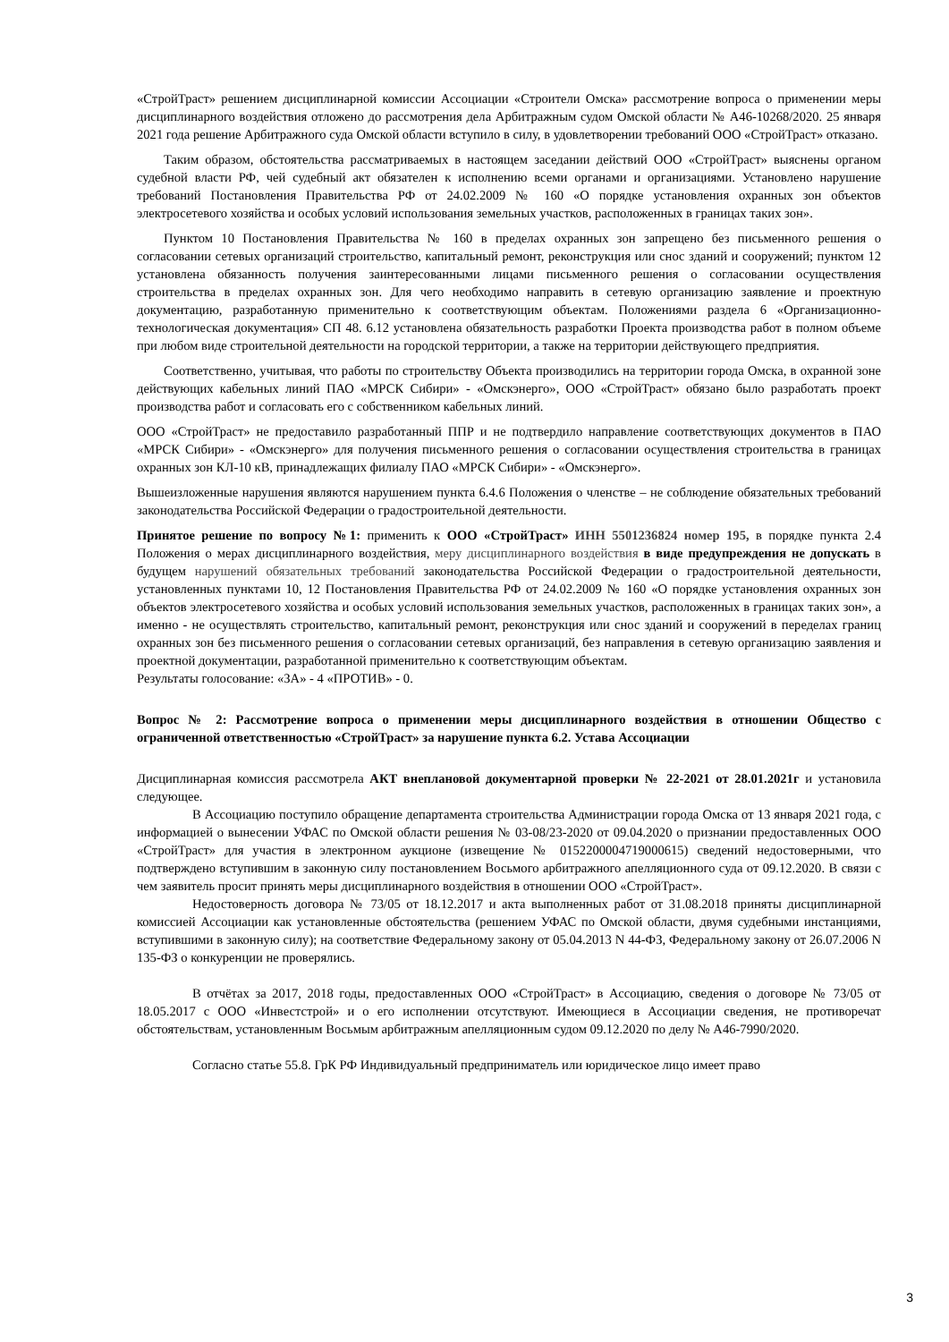«СтройТраст» решением дисциплинарной комиссии Ассоциации «Строители Омска» рассмотрение вопроса о применении меры дисциплинарного воздействия отложено до рассмотрения дела Арбитражным судом Омской области № А46-10268/2020. 25 января 2021 года решение Арбитражного суда Омской области вступило в силу, в удовлетворении требований ООО «СтройТраст» отказано.
Таким образом, обстоятельства рассматриваемых в настоящем заседании действий ООО «СтройТраст» выяснены органом судебной власти РФ, чей судебный акт обязателен к исполнению всеми органами и организациями. Установлено нарушение требований Постановления Правительства РФ от 24.02.2009 № 160 «О порядке установления охранных зон объектов электросетевого хозяйства и особых условий использования земельных участков, расположенных в границах таких зон».
Пунктом 10 Постановления Правительства № 160 в пределах охранных зон запрещено без письменного решения о согласовании сетевых организаций строительство, капитальный ремонт, реконструкция или снос зданий и сооружений; пунктом 12 установлена обязанность получения заинтересованными лицами письменного решения о согласовании осуществления строительства в пределах охранных зон. Для чего необходимо направить в сетевую организацию заявление и проектную документацию, разработанную применительно к соответствующим объектам. Положениями раздела 6 «Организационно-технологическая документация» СП 48. 6.12 установлена обязательность разработки Проекта производства работ в полном объеме при любом виде строительной деятельности на городской территории, а также на территории действующего предприятия.
Соответственно, учитывая, что работы по строительству Объекта производились на территории города Омска, в охранной зоне действующих кабельных линий ПАО «МРСК Сибири» - «Омскэнерго», ООО «СтройТраст» обязано было разработать проект производства работ и согласовать его с собственником кабельных линий.
ООО «СтройТраст» не предоставило разработанный ППР и не подтвердило направление соответствующих документов в ПАО «МРСК Сибири» - «Омскэнерго» для получения письменного решения о согласовании осуществления строительства в границах охранных зон КЛ-10 кВ, принадлежащих филиалу ПАО «МРСК Сибири» - «Омскэнерго».
Вышеизложенные нарушения являются нарушением пункта 6.4.6 Положения о членстве – не соблюдение обязательных требований законодательства Российской Федерации о градостроительной деятельности.
Принятое решение по вопросу №1: применить к ООО «СтройТраст» ИНН 5501236824 номер 195, в порядке пункта 2.4 Положения о мерах дисциплинарного воздействия, меру дисциплинарного воздействия в виде предупреждения не допускать в будущем нарушений обязательных требований законодательства Российской Федерации о градостроительной деятельности, установленных пунктами 10, 12 Постановления Правительства РФ от 24.02.2009 № 160 «О порядке установления охранных зон объектов электросетевого хозяйства и особых условий использования земельных участков, расположенных в границах таких зон», а именно - не осуществлять строительство, капитальный ремонт, реконструкция или снос зданий и сооружений в переделах границ охранных зон без письменного решения о согласовании сетевых организаций, без направления в сетевую организацию заявления и проектной документации, разработанной применительно к соответствующим объектам.
Результаты голосование: «ЗА» - 4 «ПРОТИВ» - 0.
Вопрос № 2: Рассмотрение вопроса о применении меры дисциплинарного воздействия в отношении Общество с ограниченной ответственностью «СтройТраст» за нарушение пункта 6.2. Устава Ассоциации
Дисциплинарная комиссия рассмотрела АКТ внеплановой документарной проверки № 22-2021 от 28.01.2021г и установила следующее.
В Ассоциацию поступило обращение департамента строительства Администрации города Омска от 13 января 2021 года, с информацией о вынесении УФАС по Омской области решения № 03-08/23-2020 от 09.04.2020 о признании предоставленных ООО «СтройТраст» для участия в электронном аукционе (извещение № 0152200004719000615) сведений недостоверными, что подтверждено вступившим в законную силу постановлением Восьмого арбитражного апелляционного суда от 09.12.2020. В связи с чем заявитель просит принять меры дисциплинарного воздействия в отношении ООО «СтройТраст».
Недостоверность договора № 73/05 от 18.12.2017 и акта выполненных работ от 31.08.2018 приняты дисциплинарной комиссией Ассоциации как установленные обстоятельства (решением УФАС по Омской области, двумя судебными инстанциями, вступившими в законную силу); на соответствие Федеральному закону от 05.04.2013 N 44-ФЗ, Федеральному закону от 26.07.2006 N 135-ФЗ о конкуренции не проверялись.
В отчётах за 2017, 2018 годы, предоставленных ООО «СтройТраст» в Ассоциацию, сведения о договоре № 73/05 от 18.05.2017 с ООО «Инвестстрой» и о его исполнении отсутствуют. Имеющиеся в Ассоциации сведения, не противоречат обстоятельствам, установленным Восьмым арбитражным апелляционным судом 09.12.2020 по делу № А46-7990/2020.
Согласно статье 55.8. ГрК РФ Индивидуальный предприниматель или юридическое лицо имеет право
3